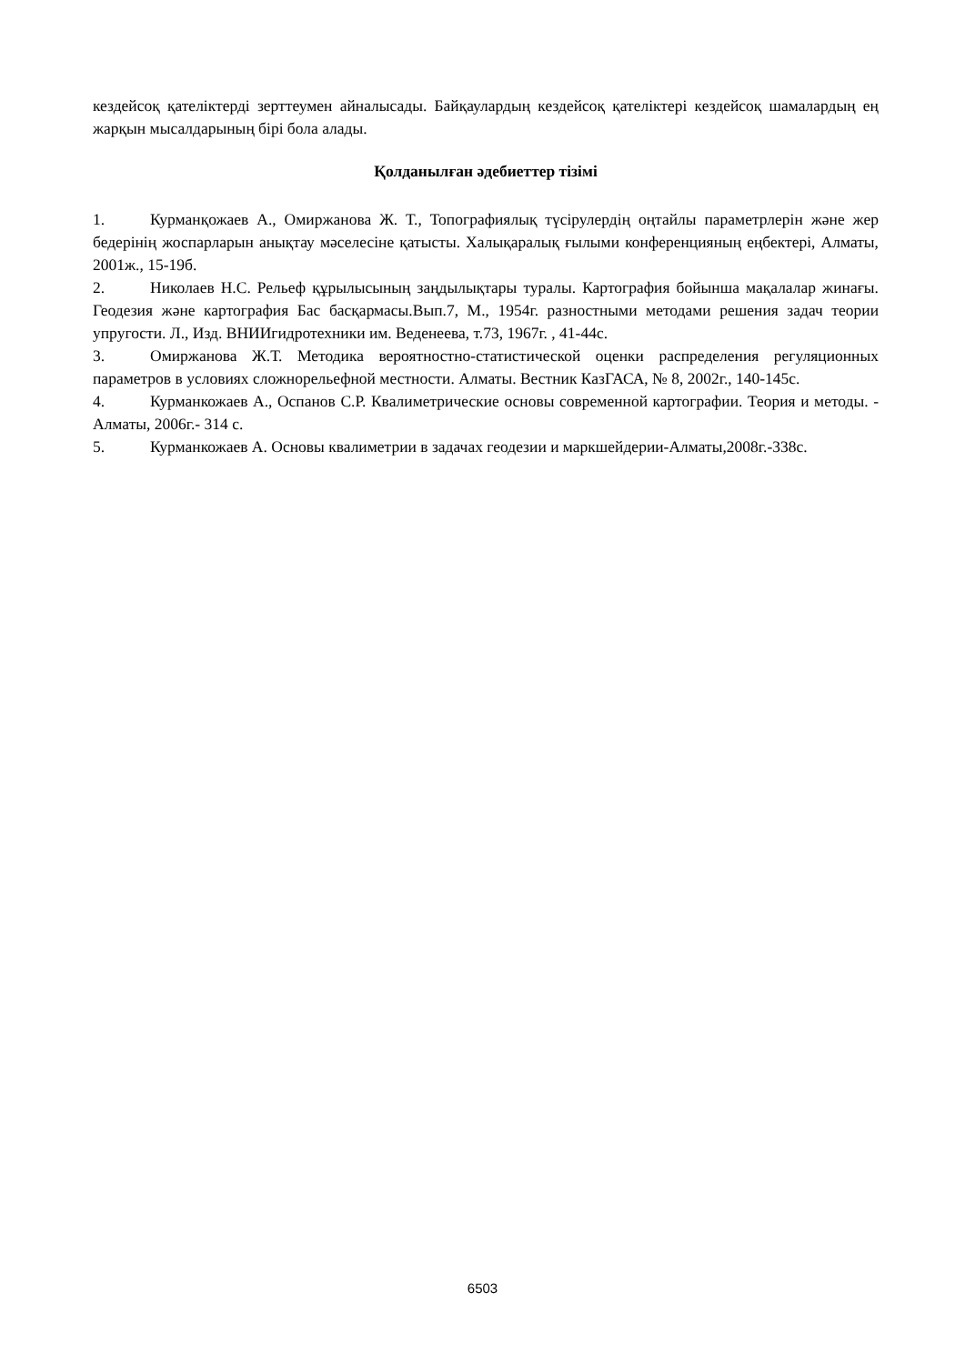кездейсоқ қателіктерді зерттеумен айналысады. Байқаулардың кездейсоқ қателіктері кездейсоқ шамалардың ең жарқын мысалдарының бірі бола алады.
Қолданылған әдебиеттер тізімі
1. Курманқожаев А., Омиржанова Ж. Т., Топографиялық түсірулердің оңтайлы параметрлерін және жер бедерінің жоспарларын анықтау мәселесіне қатысты. Халықаралық ғылыми конференцияның еңбектері, Алматы, 2001ж., 15-19б.
2. Николаев Н.С. Рельеф құрылысының заңдылықтары туралы. Картография бойынша мақалалар жинағы. Геодезия және картография Бас басқармасы.Вып.7, М., 1954г. разностными методами решения задач теории упругости. Л., Изд. ВНИИгидротехники им. Веденеева, т.73, 1967г. , 41-44с.
3. Омиржанова Ж.Т. Методика вероятностно-статистической оценки распределения регуляционных параметров в условиях сложнорельефной местности. Алматы. Вестник КазГАСА, № 8, 2002г., 140-145с.
4. Курманкожаев А., Оспанов С.Р. Квалиметрические основы современной картографии. Теория и методы. - Алматы, 2006г.- 314 с.
5. Курманкожаев А. Основы квалиметрии в задачах геодезии и маркшейдерии-Алматы,2008г.-338с.
6503